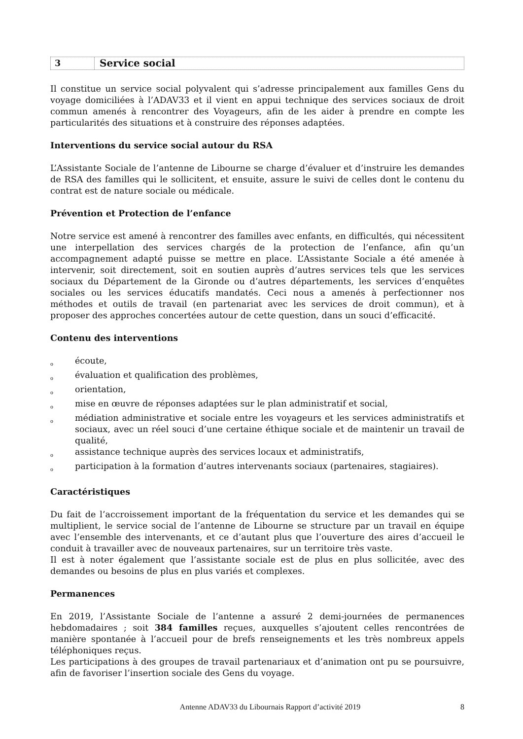3
Service social
Il constitue un service social polyvalent qui s’adresse principalement aux familles Gens du voyage domiciliées à l’ADAV33 et il vient en appui technique des services sociaux de droit commun amenés à rencontrer des Voyageurs, afin de les aider à prendre en compte les particularités des situations et à construire des réponses adaptées.
Interventions du service social autour du RSA
L’Assistante Sociale de l’antenne de Libourne se charge d’évaluer et d’instruire les demandes de RSA des familles qui le sollicitent, et ensuite, assure le suivi de celles dont le contenu du contrat est de nature sociale ou médicale.
Prévention et Protection de l’enfance
Notre service est amené à rencontrer des familles avec enfants, en difficultés, qui nécessitent une interpellation des services chargés de la protection de l’enfance, afin qu’un accompagnement adapté puisse se mettre en place. L’Assistante Sociale a été amenée à intervenir, soit directement, soit en soutien auprès d’autres services tels que les services sociaux du Département de la Gironde ou d’autres départements, les services d’enquêtes sociales ou les services éducatifs mandatés. Ceci nous a amenés à perfectionner nos méthodes et outils de travail (en partenariat avec les services de droit commun), et à proposer des approches concertées autour de cette question, dans un souci d’efficacité.
Contenu des interventions
oécoute,
oévaluation et qualification des problèmes,
oorientation,
omise en œuvre de réponses adaptées sur le plan administratif et social,
omédiation administrative et sociale entre les voyageurs et les services administratifs et sociaux, avec un réel souci d’une certaine éthique sociale et de maintenir un travail de qualité,
oassistance technique auprès des services locaux et administratifs,
oparticipation à la formation d’autres intervenants sociaux (partenaires, stagiaires).
Caractéristiques
Du fait de l’accroissement important de la fréquentation du service et les demandes qui se multiplient, le service social de l’antenne de Libourne se structure par un travail en équipe avec l’ensemble des intervenants, et ce d’autant plus que l’ouverture des aires d’accueil le conduit à travailler avec de nouveaux partenaires, sur un territoire très vaste.
Il est à noter également que l’assistante sociale est de plus en plus sollicitée, avec des demandes ou besoins de plus en plus variés et complexes.
Permanences
En 2019, l’Assistante Sociale de l’antenne a assuré 2 demi-journées de permanences hebdomadaires ; soit 384 familles reçues, auxquelles s’ajoutent celles rencontrées de manière spontanée à l’accueil pour de brefs renseignements et les très nombreux appels téléphoniques reçus.
Les participations à des groupes de travail partenariaux et d’animation ont pu se poursuivre, afin de favoriser l’insertion sociale des Gens du voyage.
Antenne ADAV33 du Libournais Rapport d’activité 2019 8